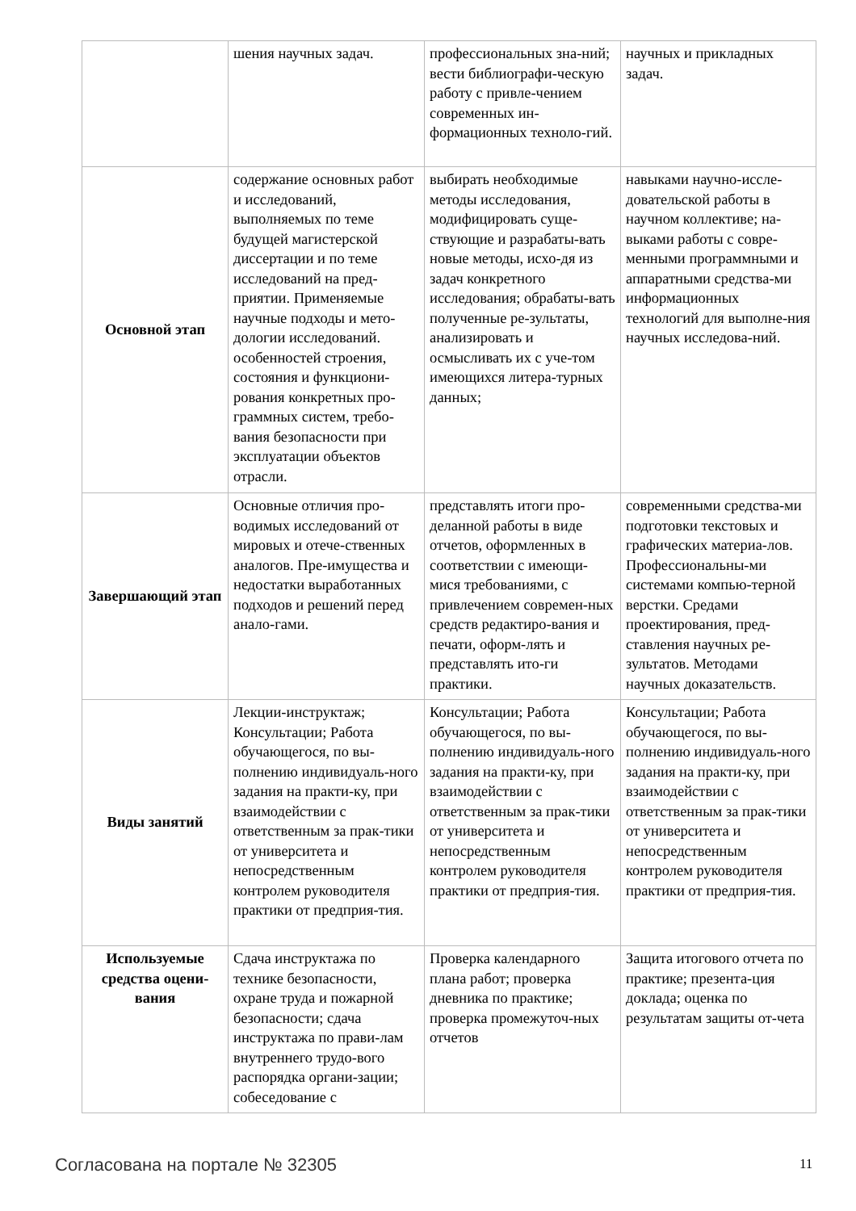| | шения научных задач. | профессиональных зна-ний; вести библиографи-ческую работу с привле-чением современных ин-формационных техноло-гий. | научных и прикладных задач. |
| Основной этап | содержание основных работ и исследований, выполняемых по теме будущей магистерской диссертации и по теме исследований на пред-приятии. Применяемые научные подходы и мето-дологии исследований. особенностей строения, состояния и функциони-рования конкретных про-граммных систем, требо-вания безопасности при эксплуатации объектов отрасли. | выбирать необходимые методы исследования, модифицировать суще-ствующие и разрабаты-вать новые методы, исхо-дя из задач конкретного исследования; обрабаты-вать полученные ре-зультаты, анализировать и осмысливать их с уче-том имеющихся литера-турных данных; | навыками научно-иссле-довательской работы в научном коллективе; на-выками работы с совре-менными программными и аппаратными средства-ми информационных технологий для выполне-ния научных исследова-ний. |
| Завершающий этап | Основные отличия про-водимых исследований от мировых и отече-ственных аналогов. Пре-имущества и недостатки выработанных подходов и решений перед анало-гами. | представлять итоги про-деланной работы в виде отчетов, оформленных в соответствии с имеющи-мися требованиями, с привлечением современ-ных средств редактиро-вания и печати, оформ-лять и представлять ито-ги практики. | современными средства-ми подготовки текстовых и графических материа-лов. Профессиональны-ми системами компью-терной верстки. Средами проектирования, пред-ставления научных ре-зультатов. Методами научных доказательств. |
| Виды занятий | Лекции-инструктаж; Консультации; Работа обучающегося, по вы-полнению индивидуаль-ного задания на практи-ку, при взаимодействии с ответственным за прак-тики от университета и непосредственным контролем руководителя практики от предприя-тия. | Консультации; Работа обучающегося, по вы-полнению индивидуаль-ного задания на практи-ку, при взаимодействии с ответственным за прак-тики от университета и непосредственным контролем руководителя практики от предприя-тия. | Консультации; Работа обучающегося, по вы-полнению индивидуаль-ного задания на практи-ку, при взаимодействии с ответственным за прак-тики от университета и непосредственным контролем руководителя практики от предприя-тия. |
| Используемые средства оцени-вания | Сдача инструктажа по технике безопасности, охране труда и пожарной безопасности; сдача инструктажа по прави-лам внутреннего трудо-вого распорядка органи-зации; собеседование с | Проверка календарного плана работ; проверка дневника по практике; проверка промежуточ-ных отчетов | Защита итогового отчета по практике; презента-ция доклада; оценка по результатам защиты от-чета |
Согласована на портале № 32305 11